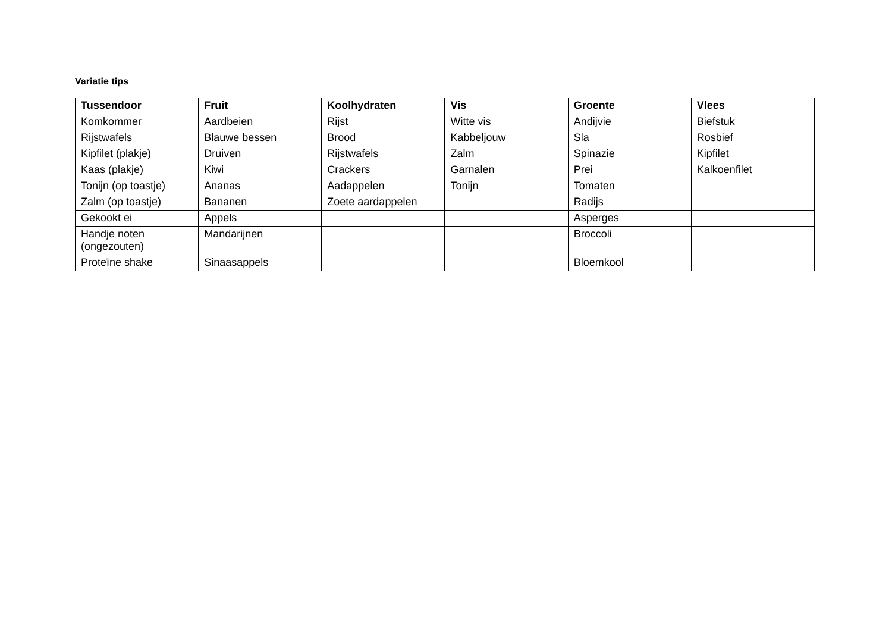Variatie tips
| Tussendoor | Fruit | Koolhydraten | Vis | Groente | Vlees |
| --- | --- | --- | --- | --- | --- |
| Komkommer | Aardbeien | Rijst | Witte vis | Andijvie | Biefstuk |
| Rijstwafels | Blauwe bessen | Brood | Kabbeljouw | Sla | Rosbief |
| Kipfilet (plakje) | Druiven | Rijstwafels | Zalm | Spinazie | Kipfilet |
| Kaas (plakje) | Kiwi | Crackers | Garnalen | Prei | Kalkoenfilet |
| Tonijn (op toastje) | Ananas | Aadappelen | Tonijn | Tomaten | |
| Zalm (op toastje) | Bananen | Zoete aardappelen | | Radijs | |
| Gekookt ei | Appels | | | Asperges | |
| Handje noten (ongezouten) | Mandarijnen | | | Broccoli | |
| Proteïne shake | Sinaasappels | | | Bloemkool | |